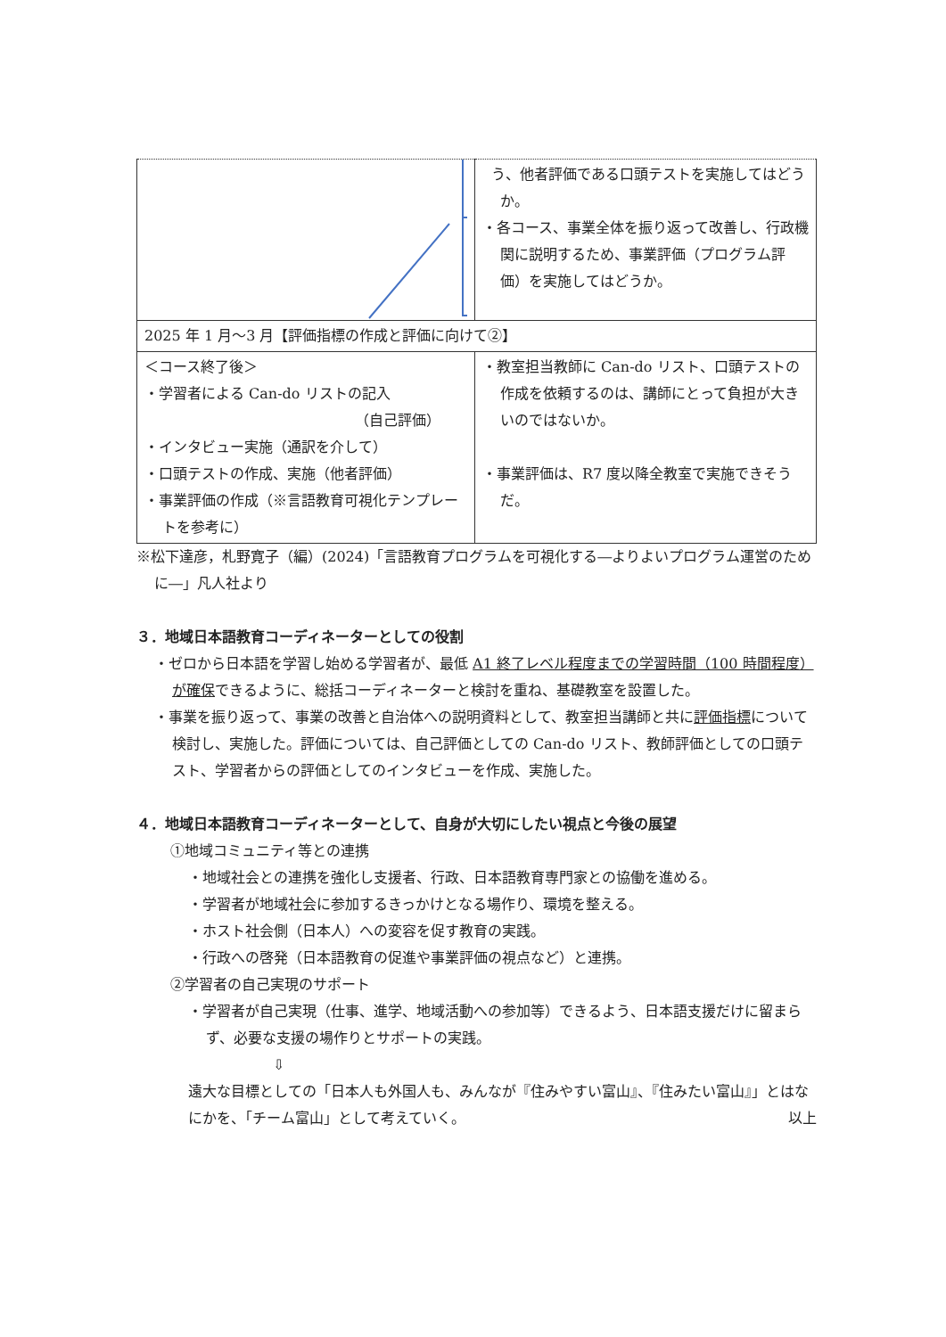| | う、他者評価である口頭テストを実施してはどうか。 ・各コース、事業全体を振り返って改善し、行政機関に説明するため、事業評価（プログラム評価）を実施してはどうか。 |
| 2025 年 1 月～3 月【評価指標の作成と評価に向けて②】 | |
| ＜コース終了後＞ ・学習者による Can-do リストの記入 （自己評価） ・インタビュー実施（通訳を介して） ・口頭テストの作成、実施（他者評価） ・事業評価の作成（※言語教育可視化テンプレートを参考に） | ・教室担当教師に Can-do リスト、口頭テストの作成を依頼するのは、講師にとって負担が大きいのではないか。 ・事業評価は、R7 度以降全教室で実施できそうだ。 |
※松下達彦，札野寛子（編）(2024)「言語教育プログラムを可視化する―よりよいプログラム運営のために―」凡人社より
３．地域日本語教育コーディネーターとしての役割
・ゼロから日本語を学習し始める学習者が、最低 A1 終了レベル程度までの学習時間（100 時間程度）が確保できるように、総括コーディネーターと検討を重ね、基礎教室を設置した。
・事業を振り返って、事業の改善と自治体への説明資料として、教室担当講師と共に評価指標について検討し、実施した。評価については、自己評価としての Can-do リスト、教師評価としての口頭テスト、学習者からの評価としてのインタビューを作成、実施した。
４．地域日本語教育コーディネーターとして、自身が大切にしたい視点と今後の展望
①地域コミュニティ等との連携
・地域社会との連携を強化し支援者、行政、日本語教育専門家との協働を進める。
・学習者が地域社会に参加するきっかけとなる場作り、環境を整える。
・ホスト社会側（日本人）への変容を促す教育の実践。
・行政への啓発（日本語教育の促進や事業評価の視点など）と連携。
②学習者の自己実現のサポート
・学習者が自己実現（仕事、進学、地域活動への参加等）できるよう、日本語支援だけに留まらず、必要な支援の場作りとサポートの実践。
⇩
遠大な目標としての「日本人も外国人も、みんなが『住みやすい富山』、『住みたい富山』」とはなにかを、「チーム富山」として考えていく。 以上